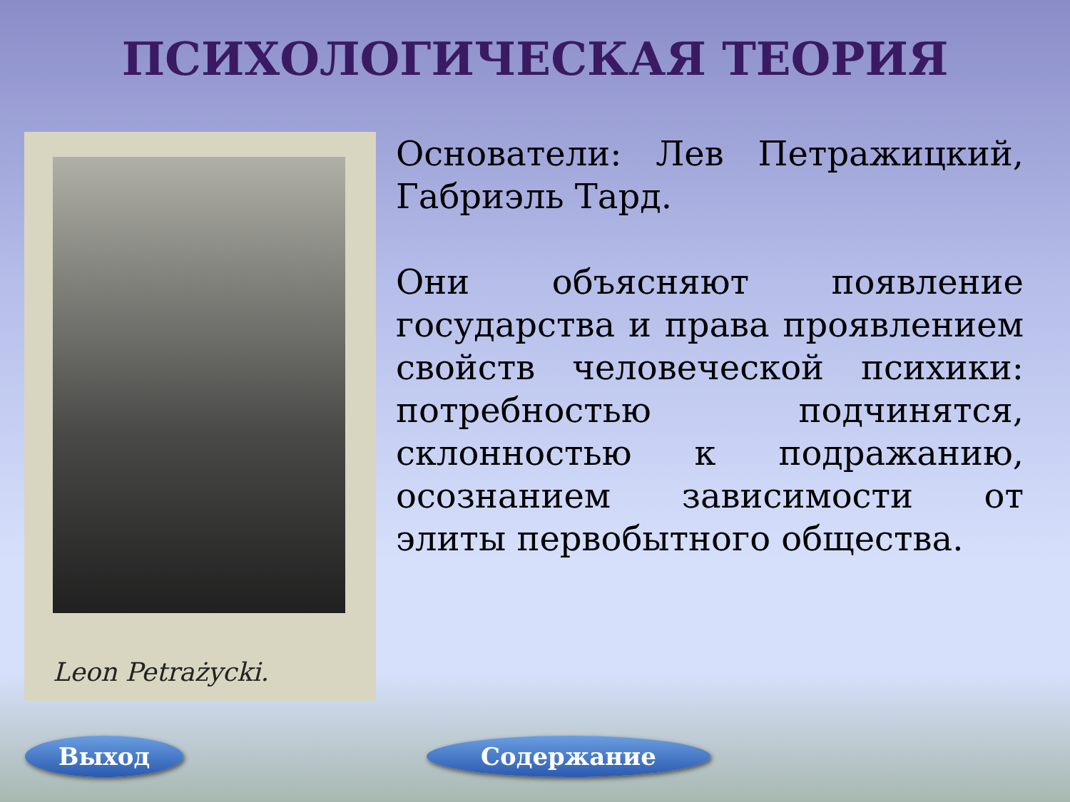ПСИХОЛОГИЧЕСКАЯ ТЕОРИЯ
Leon Petrażycki.
Основатели: Лев Петражицкий, Габриэль Тард.
Они объясняют появление государства и права проявлением свойств человеческой психики: потребностью подчинятся, склонностью к подражанию, осознанием зависимости от элиты первобытного общества.
Выход Содержание